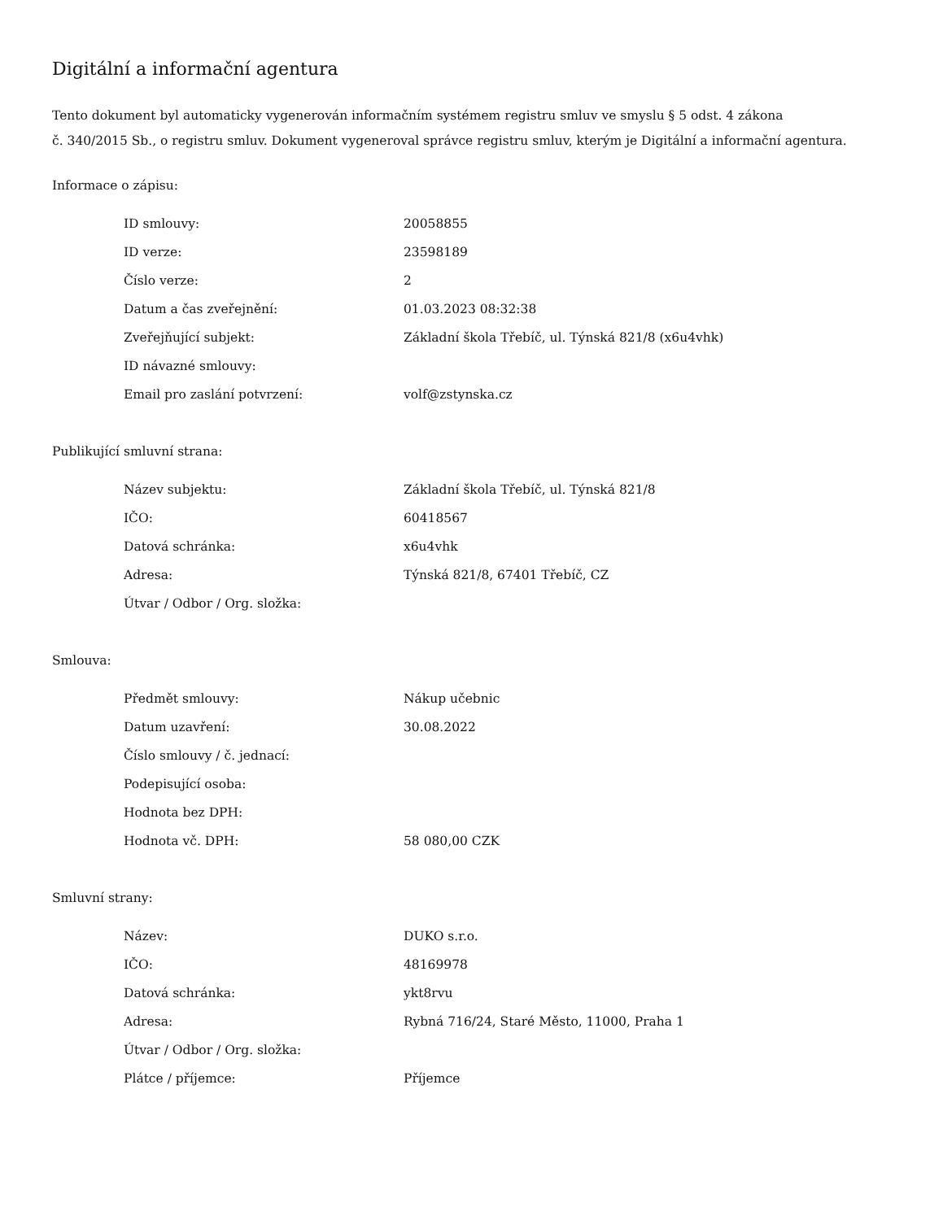Digitální a informační agentura
Tento dokument byl automaticky vygenerován informačním systémem registru smluv ve smyslu § 5 odst. 4 zákona
č. 340/2015 Sb., o registru smluv. Dokument vygeneroval správce registru smluv, kterým je Digitální a informační agentura.
Informace o zápisu:
| ID smlouvy: | 20058855 |
| ID verze: | 23598189 |
| Číslo verze: | 2 |
| Datum a čas zveřejnění: | 01.03.2023 08:32:38 |
| Zveřejňující subjekt: | Základní škola Třebíč, ul. Týnská 821/8 (x6u4vhk) |
| ID návazné smlouvy: | |
| Email pro zaslání potvrzení: | volf@zstynska.cz |
Publikující smluvní strana:
| Název subjektu: | Základní škola Třebíč, ul. Týnská 821/8 |
| IČO: | 60418567 |
| Datová schránka: | x6u4vhk |
| Adresa: | Týnská 821/8, 67401 Třebíč, CZ |
| Útvar / Odbor / Org. složka: | |
Smlouva:
| Předmět smlouvy: | Nákup učebnic |
| Datum uzavření: | 30.08.2022 |
| Číslo smlouvy / č. jednací: | |
| Podepisující osoba: | |
| Hodnota bez DPH: | |
| Hodnota vč. DPH: | 58 080,00 CZK |
Smluvní strany:
| Název: | DUKO s.r.o. |
| IČO: | 48169978 |
| Datová schránka: | ykt8rvu |
| Adresa: | Rybná 716/24, Staré Město, 11000, Praha 1 |
| Útvar / Odbor / Org. složka: | |
| Plátce / příjemce: | Příjemce |